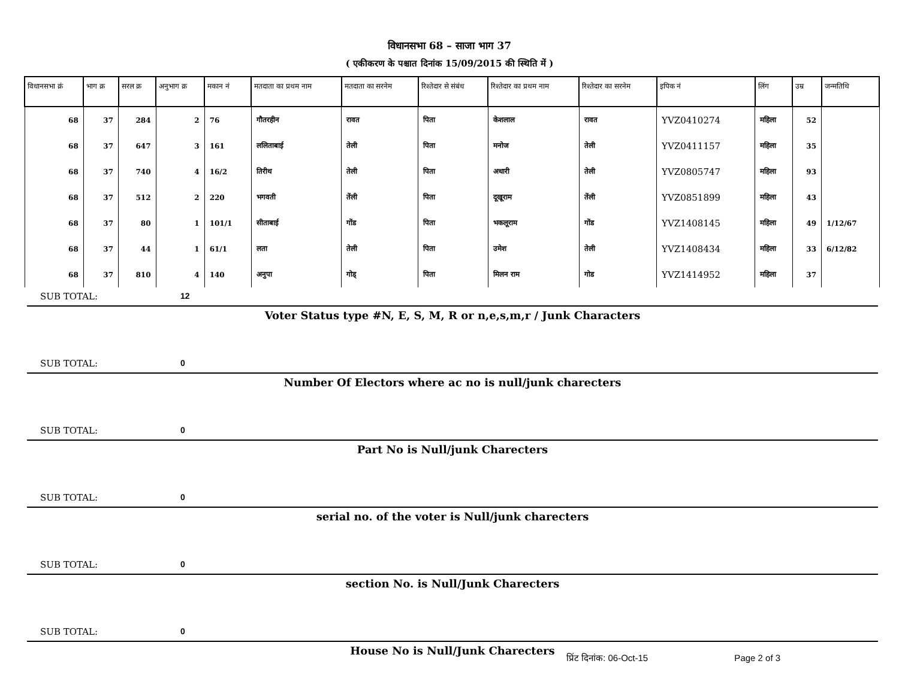विधानसभा 68 – साजा भाग 37
( एकीकरण के पश्चात दिनांक 15/09/2015 की स्थिति में )
| विधानसभा क्रं | भाग क्र | सरल क्र | अनुभाग क्र | मकान नं | मतदाता का प्रथम नाम | मतदाता का सरनेम | रिश्तेदार से संबंध | रिश्तेदार का प्रथम नाम | रिश्तेदार का सरनेम | इपिक नं | लिंग | उम्र | जन्मतिथि |
| --- | --- | --- | --- | --- | --- | --- | --- | --- | --- | --- | --- | --- | --- |
| 68 | 37 | 284 | 2 | 76 | गौतरहीन | रावत | पिता | केशलाल | रावत | YVZ0410274 | महिला | 52 | |
| 68 | 37 | 647 | 3 | 161 | ललिताबाई | तेली | पिता | मनोज | तेली | YVZ0411157 | महिला | 35 | |
| 68 | 37 | 740 | 4 | 16/2 | तिरीथ | तेली | पिता | अधारी | तेली | YVZ0805747 | महिला | 93 | |
| 68 | 37 | 512 | 2 | 220 | भगवती | तेंली | पिता | दूखूराम | तेंली | YVZ0851899 | महिला | 43 | |
| 68 | 37 | 80 | 1 | 101/1 | सीताबाई | गोंड | पिता | भकलूराम | गोंड | YVZ1408145 | महिला | 49 | 1/12/67 |
| 68 | 37 | 44 | 1 | 61/1 | लता | तेली | पिता | उमेश | तेली | YVZ1408434 | महिला | 33 | 6/12/82 |
| 68 | 37 | 810 | 4 | 140 | अनुपा | गोड् | पिता | मिलन राम | गोड | YVZ1414952 | महिला | 37 | |
SUB TOTAL: 12
Voter Status type #N, E, S, M, R or n,e,s,m,r / Junk Characters
SUB TOTAL: 0
Number Of Electors where ac no is null/junk charecters
SUB TOTAL: 0
Part No is Null/junk Charecters
SUB TOTAL: 0
serial no. of the voter is Null/junk charecters
SUB TOTAL: 0
section No. is Null/Junk Charecters
SUB TOTAL: 0
House No is Null/Junk Charecters
प्रिंट दिनांक: 06-Oct-15 Page 2 of 3